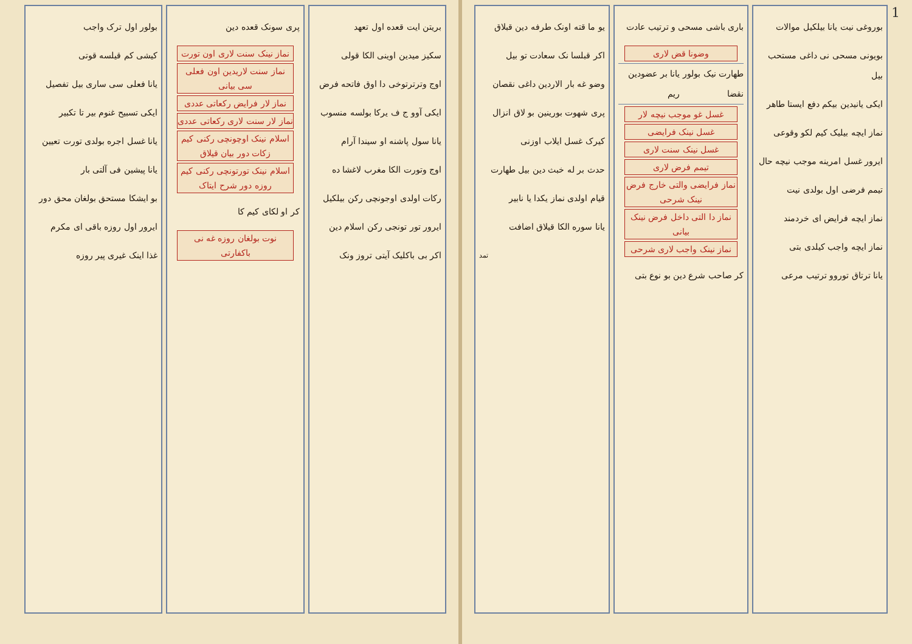1
بوروغی نیت یانا بیلکیل موالات
بویونی مسحی نی داغی مستحب بیل
ایکی یانیدین بیکم دفع ایستا طاهر
نماز ایچه بیلیک کیم لکو وقوعی
ایرور غسل امرینه موجب نیچه حال
تیمم فرضی اول بولدی نیت
نماز ایچه فرایض ای خردمند
نماز ایچه واجب کیلدی بتی
یانا ترتاق توروو ترتیب مرعی
باری باشی مسحی و ترتیب عادت
وضونا قض لاری
طهارت نیک بولور نقضا یانا بر عضودین ریم
غسل غو موجب نیچه لار
غسل نینک فرایضی
غسل نینک سنت لاری
تیمم فرض لاری
نماز فرایضی والتی خارج فرض نینک شرحی
نماز دا التی داخل فرض نینک بیانی
نماز نینک واجب لاری شرحی
کر صاحب شرع دین بو نوع بتی
یو ما قته اونک طرفه دین قبلاق
اکر قبلسا نک سعادت تو بیل
وضو غه بار الاردین داغی نقصان
پری شهوت بورینین بو لاق انزال
کیرک غسل ایلاب اوزنی
حدث بر له خبث دین بیل طهارت
قیام اولدی نماز یکدا یا نابیر
یانا سوره الکا قیلاق اضافت
تمد
بریتن ایت قعده اول تعهد
سکیز میدین اوینی الکا قولی
اوج وترترتوخی دا اوق فاتحه فرض
ایکی آوو ج ف یرکا بولسه منسوب
یانا سول پاشنه او سیندا آرام
اوج وتورت الکا مغرب لاغشا ده
رکات اولدی اوجونچی رکن بیلکیل
ایرور تور تونجی رکن اسلام دین
اکر بی باکلیک آیتی تروز ونک
پری سونک قعده دین
نماز نینک سنت لاری اون تورت
نماز سنت لاریدین اون فعلی سی بیانی
نماز لار فرایض رکعاتی عددی
نماز لار سنت لاری رکعاتی عددی
اسلام نینک اوچونچی رکنی کیم زکات دور بیان قیلاق
اسلام نینک تورتونچی رکنی کیم روزه دور شرح ایتاک
کر او لکای کیم کا
نوت بولغان روزه غه نی باکفارتی
بولور اول ترک واجب
کیشی کم قیلسه قوتی
یانا فعلی سی ساری بیل تفصیل
ایکی تسبیح غنوم بیر تا تکبیر
یانا غسل اجره بولدی تورت تعیین
یانا پیشین فی آلتی بار
بو ایشکا مستحق بولغان محق دور
ایرور اول روزه باقی ای مکرم
غذا اینک غیری پیر روزه